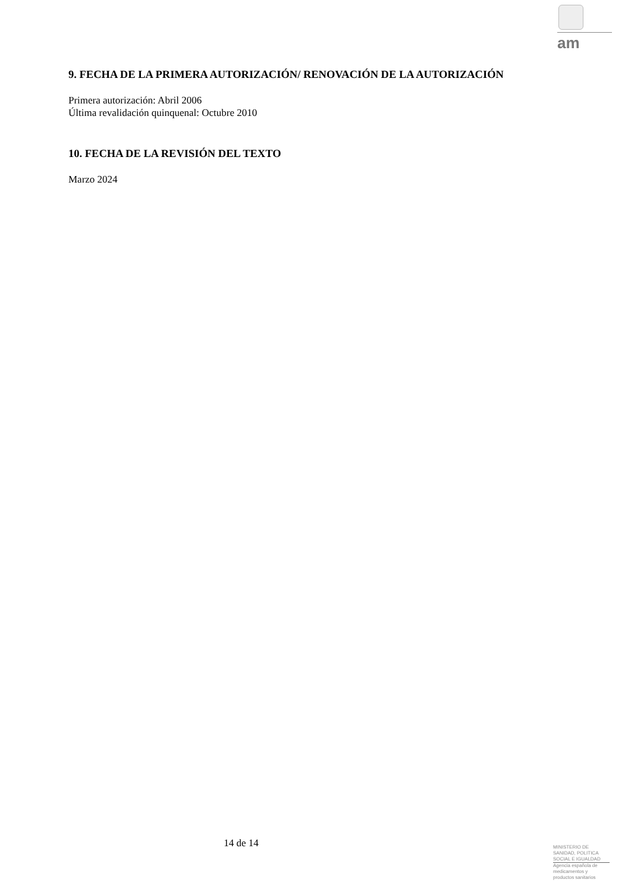am
9. FECHA DE LA PRIMERA AUTORIZACIÓN/ RENOVACIÓN DE LA AUTORIZACIÓN
Primera autorización: Abril 2006
Última revalidación quinquenal: Octubre 2010
10. FECHA DE LA REVISIÓN DEL TEXTO
Marzo 2024
14 de 14
MINISTERIO DE
SANIDAD, POLITICA
SOCIAL E IGUALDAD
Agencia española de
medicamentos y
productos sanitarios